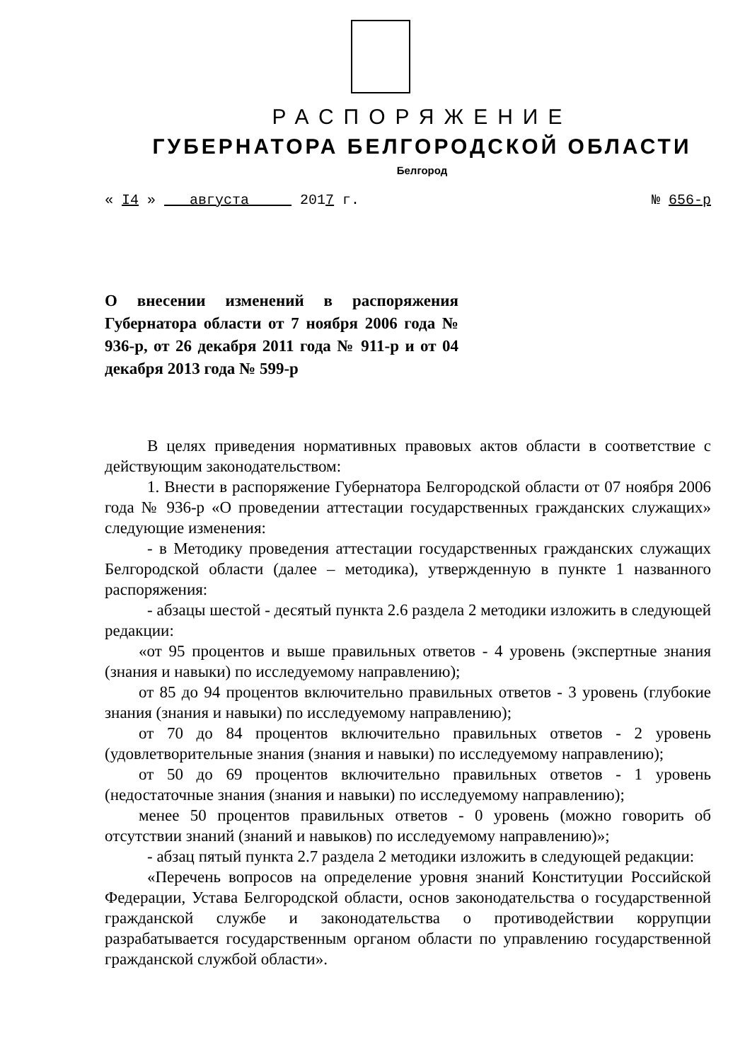РАСПОРЯЖЕНИЕ
ГУБЕРНАТОРА БЕЛГОРОДСКОЙ ОБЛАСТИ
Белгород
« I4 » августа 2017 г. № 656-р
О внесении изменений в распоряжения Губернатора области от 7 ноября 2006 года № 936-р, от 26 декабря 2011 года № 911-р и от 04 декабря 2013 года № 599-р
В целях приведения нормативных правовых актов области в соответствие с действующим законодательством:
1. Внести в распоряжение Губернатора Белгородской области от 07 ноября 2006 года № 936-р «О проведении аттестации государственных гражданских служащих» следующие изменения:
- в Методику проведения аттестации государственных гражданских служащих Белгородской области (далее – методика), утвержденную в пункте 1 названного распоряжения:
- абзацы шестой - десятый пункта 2.6 раздела 2 методики изложить в следующей редакции:
«от 95 процентов и выше правильных ответов - 4 уровень (экспертные знания (знания и навыки) по исследуемому направлению);
от 85 до 94 процентов включительно правильных ответов - 3 уровень (глубокие знания (знания и навыки) по исследуемому направлению);
от 70 до 84 процентов включительно правильных ответов - 2 уровень (удовлетворительные знания (знания и навыки) по исследуемому направлению);
от 50 до 69 процентов включительно правильных ответов - 1 уровень (недостаточные знания (знания и навыки) по исследуемому направлению);
менее 50 процентов правильных ответов - 0 уровень (можно говорить об отсутствии знаний (знаний и навыков) по исследуемому направлению)»;
- абзац пятый пункта 2.7 раздела 2 методики изложить в следующей редакции:
«Перечень вопросов на определение уровня знаний Конституции Российской Федерации, Устава Белгородской области, основ законодательства о государственной гражданской службе и законодательства о противодействии коррупции разрабатывается государственным органом области по управлению государственной гражданской службой области».